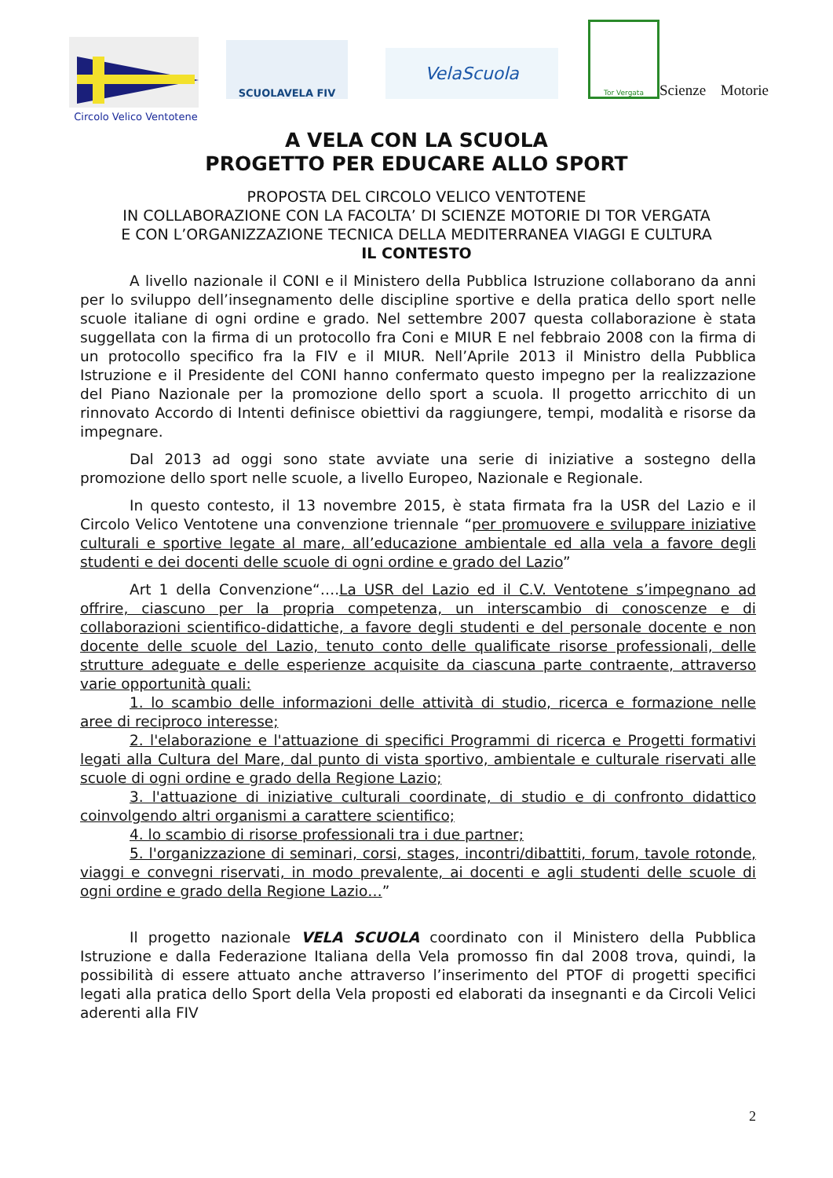Circolo Velico Ventotene
SCUOLAVELA FIV
VelaScuola
Tor Vergata
Scienze Motorie
A VELA CON LA SCUOLA
PROGETTO PER EDUCARE ALLO SPORT
PROPOSTA DEL CIRCOLO VELICO VENTOTENE
IN COLLABORAZIONE CON LA FACOLTA’ DI SCIENZE MOTORIE DI TOR VERGATA
E CON L’ORGANIZZAZIONE TECNICA DELLA MEDITERRANEA VIAGGI E CULTURA
IL CONTESTO
A livello nazionale il CONI e il Ministero della Pubblica Istruzione collaborano da anni per lo sviluppo dell’insegnamento delle discipline sportive e della pratica dello sport nelle scuole italiane di ogni ordine e grado. Nel settembre 2007 questa collaborazione è stata suggellata con la firma di un protocollo fra Coni e MIUR E nel febbraio 2008 con la firma di un protocollo specifico fra la FIV e il MIUR. Nell’Aprile 2013 il Ministro della Pubblica Istruzione e il Presidente del CONI hanno confermato questo impegno per la realizzazione del Piano Nazionale per la promozione dello sport a scuola. Il progetto arricchito di un rinnovato Accordo di Intenti definisce obiettivi da raggiungere, tempi, modalità e risorse da impegnare.
Dal 2013 ad oggi sono state avviate una serie di iniziative a sostegno della promozione dello sport nelle scuole, a livello Europeo, Nazionale e Regionale.
In questo contesto, il 13 novembre 2015, è stata firmata fra la USR del Lazio e il Circolo Velico Ventotene una convenzione triennale “per promuovere e sviluppare iniziative culturali e sportive legate al mare, all’educazione ambientale ed alla vela a favore degli studenti e dei docenti delle scuole di ogni ordine e grado del Lazio”
Art 1 della Convenzione“….La USR del Lazio ed il C.V. Ventotene s’impegnano ad offrire, ciascuno per la propria competenza, un interscambio di conoscenze e di collaborazioni scientifico-didattiche, a favore degli studenti e del personale docente e non docente delle scuole del Lazio, tenuto conto delle qualificate risorse professionali, delle strutture adeguate e delle esperienze acquisite da ciascuna parte contraente, attraverso varie opportunità quali:
1. lo scambio delle informazioni delle attività di studio, ricerca e formazione nelle aree di reciproco interesse;
2. l'elaborazione e l'attuazione di specifici Programmi di ricerca e Progetti formativi legati alla Cultura del Mare, dal punto di vista sportivo, ambientale e culturale riservati alle scuole di ogni ordine e grado della Regione Lazio;
3. l'attuazione di iniziative culturali coordinate, di studio e di confronto didattico coinvolgendo altri organismi a carattere scientifico;
4. lo scambio di risorse professionali tra i due partner;
5. l'organizzazione di seminari, corsi, stages, incontri/dibattiti, forum, tavole rotonde, viaggi e convegni riservati, in modo prevalente, ai docenti e agli studenti delle scuole di ogni ordine e grado della Regione Lazio…”
Il progetto nazionale VELA SCUOLA coordinato con il Ministero della Pubblica Istruzione e dalla Federazione Italiana della Vela promosso fin dal 2008 trova, quindi, la possibilità di essere attuato anche attraverso l’inserimento del PTOF di progetti specifici legati alla pratica dello Sport della Vela proposti ed elaborati da insegnanti e da Circoli Velici aderenti alla FIV
2